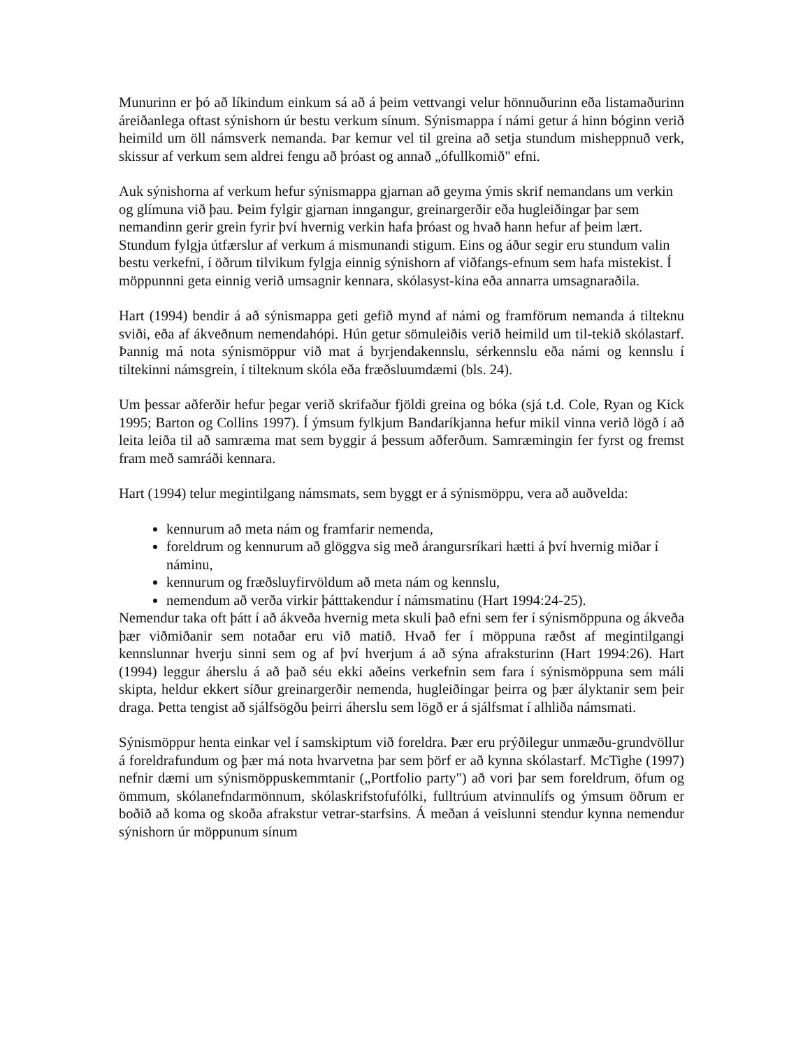Munurinn er þó að líkindum einkum sá að á þeim vettvangi velur hönnuðurinn eða listamaðurinn áreiðanlega oftast sýnishorn úr bestu verkum sínum. Sýnismappa í námi getur á hinn bóginn verið heimild um öll námsverk nemanda. Þar kemur vel til greina að setja stundum misheppnuð verk, skissur af verkum sem aldrei fengu að þróast og annað „ófullkomið" efni.
Auk sýnishorna af verkum hefur sýnismappa gjarnan að geyma ýmis skrif nemandans um verkin og glímuna við þau. Þeim fylgir gjarnan inngangur, greinargerðir eða hugleiðingar þar sem nemandinn gerir grein fyrir því hvernig verkin hafa þróast og hvað hann hefur af þeim lært. Stundum fylgja útfærslur af verkum á mismunandi stigum. Eins og áður segir eru stundum valin bestu verkefni, í öðrum tilvikum fylgja einnig sýnishorn af viðfangs-efnum sem hafa mistekist. Í möppunnni geta einnig verið umsagnir kennara, skólasyst-kina eða annarra umsagnaraðila.
Hart (1994) bendir á að sýnismappa geti gefið mynd af námi og framförum nemanda á tilteknu sviði, eða af ákveðnum nemendahópi. Hún getur sömuleiðis verið heimild um til-tekið skólastarf. Þannig má nota sýnismöppur við mat á byrjendakennslu, sérkennslu eða námi og kennslu í tiltekinni námsgrein, í tilteknum skóla eða fræðsluumdæmi (bls. 24).
Um þessar aðferðir hefur þegar verið skrifaður fjöldi greina og bóka (sjá t.d. Cole, Ryan og Kick 1995; Barton og Collins 1997). Í ýmsum fylkjum Bandaríkjanna hefur mikil vinna verið lögð í að leita leiða til að samræma mat sem byggir á þessum aðferðum. Samræmingin fer fyrst og fremst fram með samráði kennara.
Hart (1994) telur megintilgang námsmats, sem byggt er á sýnismöppu, vera að auðvelda:
kennurum að meta nám og framfarir nemenda,
foreldrum og kennurum að glöggva sig með árangursríkari hætti á því hvernig miðar í náminu,
kennurum og fræðsluyfirvöldum að meta nám og kennslu,
nemendum að verða virkir þátttakendur í námsmatinu (Hart 1994:24-25).
Nemendur taka oft þátt í að ákveða hvernig meta skuli það efni sem fer í sýnismöppuna og ákveða þær viðmiðanir sem notaðar eru við matið. Hvað fer í möppuna ræðst af megintilgangi kennslunnar hverju sinni sem og af því hverjum á að sýna afraksturinn (Hart 1994:26). Hart (1994) leggur áherslu á að það séu ekki aðeins verkefnin sem fara í sýnismöppuna sem máli skipta, heldur ekkert síður greinargerðir nemenda, hugleiðingar þeirra og þær ályktanir sem þeir draga. Þetta tengist að sjálfsögðu þeirri áherslu sem lögð er á sjálfsmat í alhliða námsmati.
Sýnismöppur henta einkar vel í samskiptum við foreldra. Þær eru prýðilegur unmæðu-grundvöllur á foreldrafundum og þær má nota hvarvetna þar sem þörf er að kynna skólastarf. McTighe (1997) nefnir dæmi um sýnismöppuskemmtanir („Portfolio party") að vori þar sem foreldrum, öfum og ömmum, skólanefndarmönnum, skólaskrifstofufólki, fulltrúum atvinnulífs og ýmsum öðrum er boðið að koma og skoða afrakstur vetrar-starfsins. Á meðan á veislunni stendur kynna nemendur sýnishorn úr möppunum sínum